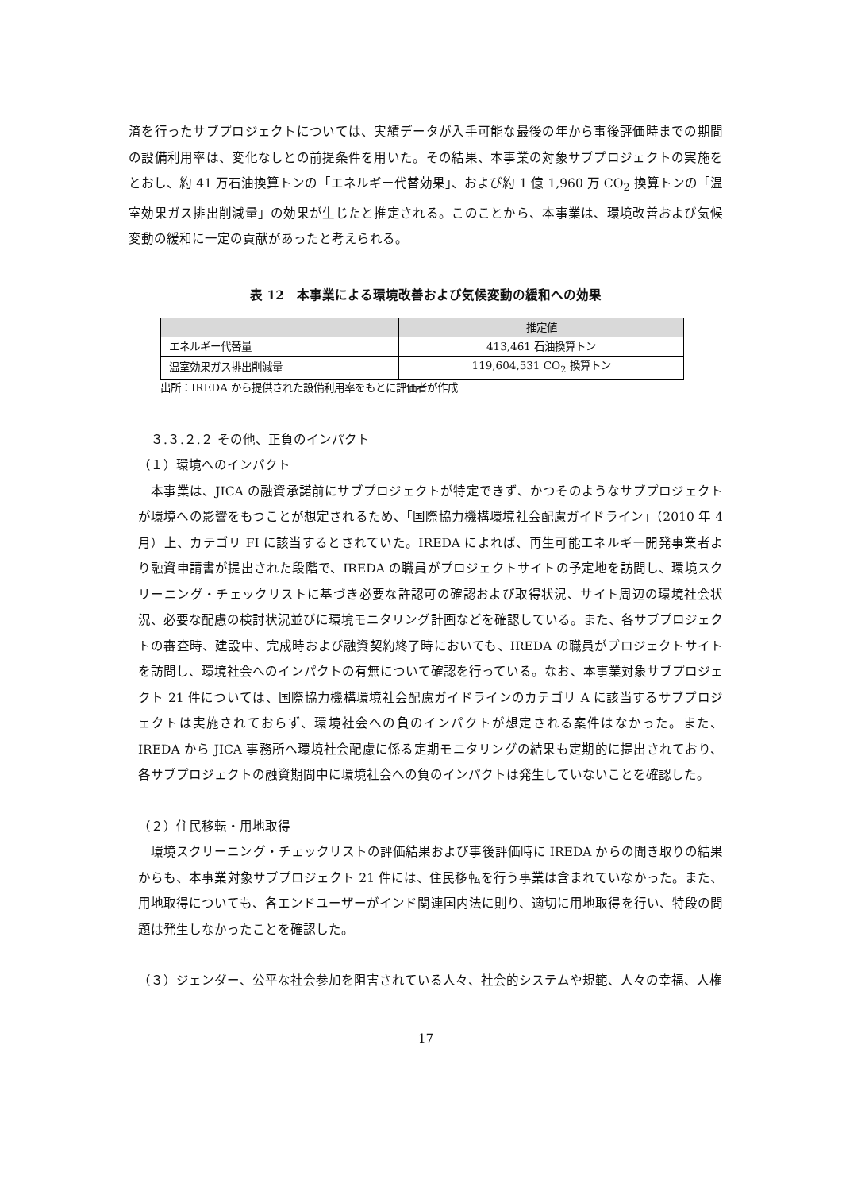済を行ったサブプロジェクトについては、実績データが入手可能な最後の年から事後評価時までの期間の設備利用率は、変化なしとの前提条件を用いた。その結果、本事業の対象サブプロジェクトの実施をとおし、約 41 万石油換算トンの「エネルギー代替効果」、および約 1 億 1,960 万 CO<sub>2</sub> 換算トンの「温室効果ガス排出削減量」の効果が生じたと推定される。このことから、本事業は、環境改善および気候変動の緩和に一定の貢献があったと考えられる。
表 12　本事業による環境改善および気候変動の緩和への効果
| | 推定値 |
| --- | --- |
| エネルギー代替量 | 413,461 石油換算トン |
| 温室効果ガス排出削減量 | 119,604,531 CO<sub>2</sub> 換算トン |
出所：IREDA から提供された設備利用率をもとに評価者が作成
　３.３.２.２ その他、正負のインパクト
（１）環境へのインパクト
　本事業は、JICA の融資承諾前にサブプロジェクトが特定できず、かつそのようなサブプロジェクトが環境への影響をもつことが想定されるため、「国際協力機構環境社会配慮ガイドライン」（2010 年 4 月）上、カテゴリ FI に該当するとされていた。IREDA によれば、再生可能エネルギー開発事業者より融資申請書が提出された段階で、IREDA の職員がプロジェクトサイトの予定地を訪問し、環境スクリーニング・チェックリストに基づき必要な許認可の確認および取得状況、サイト周辺の環境社会状況、必要な配慮の検討状況並びに環境モニタリング計画などを確認している。また、各サブプロジェクトの審査時、建設中、完成時および融資契約終了時においても、IREDA の職員がプロジェクトサイトを訪問し、環境社会へのインパクトの有無について確認を行っている。なお、本事業対象サブプロジェクト 21 件については、国際協力機構環境社会配慮ガイドラインのカテゴリ A に該当するサブプロジェクトは実施されておらず、環境社会への負のインパクトが想定される案件はなかった。また、IREDA から JICA 事務所へ環境社会配慮に係る定期モニタリングの結果も定期的に提出されており、各サブプロジェクトの融資期間中に環境社会への負のインパクトは発生していないことを確認した。
（２）住民移転・用地取得
　環境スクリーニング・チェックリストの評価結果および事後評価時に IREDA からの聞き取りの結果からも、本事業対象サブプロジェクト 21 件には、住民移転を行う事業は含まれていなかった。また、用地取得についても、各エンドユーザーがインド関連国内法に則り、適切に用地取得を行い、特段の問題は発生しなかったことを確認した。
（３）ジェンダー、公平な社会参加を阻害されている人々、社会的システムや規範、人々の幸福、人権
17